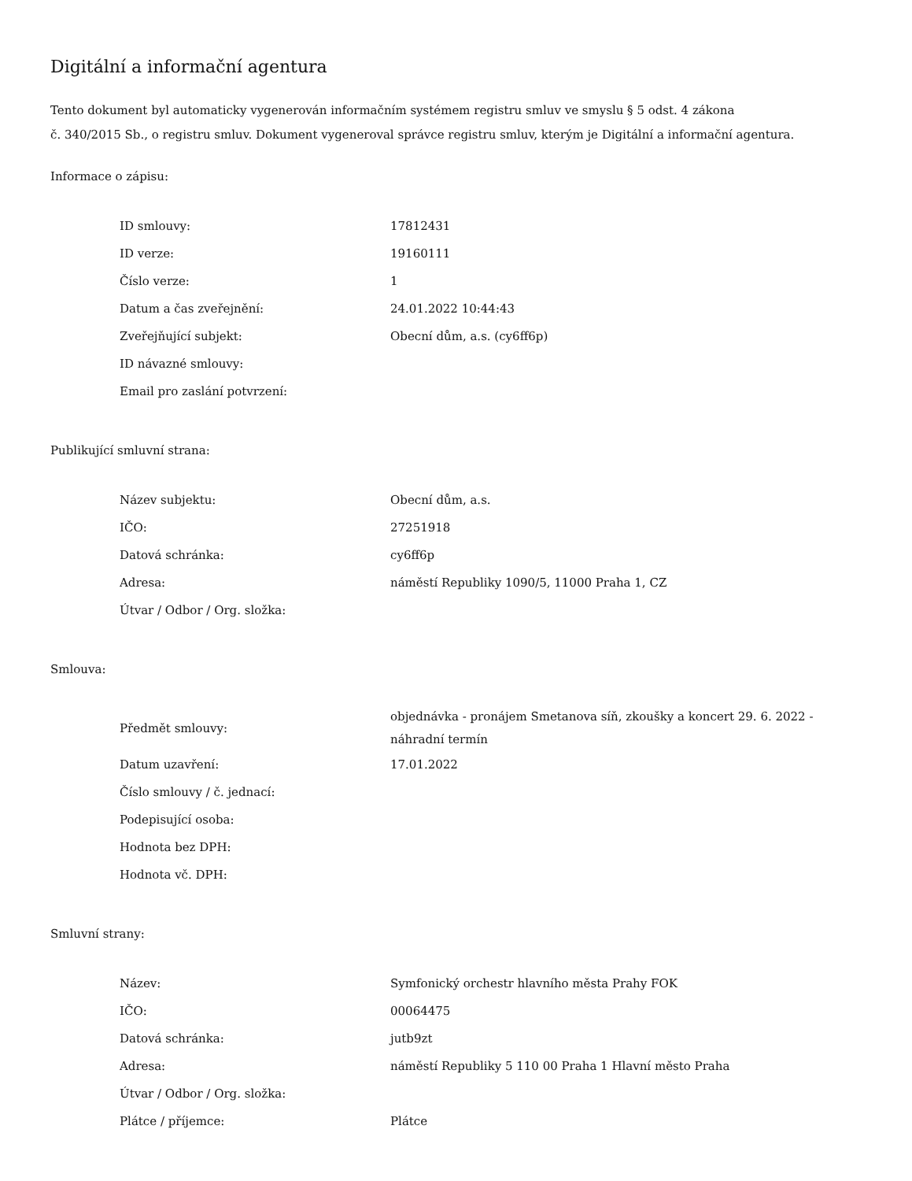Digitální a informační agentura
Tento dokument byl automaticky vygenerován informačním systémem registru smluv ve smyslu § 5 odst. 4 zákona
č. 340/2015 Sb., o registru smluv. Dokument vygeneroval správce registru smluv, kterým je Digitální a informační agentura.
Informace o zápisu:
| ID smlouvy: | 17812431 |
| ID verze: | 19160111 |
| Číslo verze: | 1 |
| Datum a čas zveřejnění: | 24.01.2022 10:44:43 |
| Zveřejňující subjekt: | Obecní dům, a.s. (cy6ff6p) |
| ID návazné smlouvy: | |
| Email pro zaslání potvrzení: | |
Publikující smluvní strana:
| Název subjektu: | Obecní dům, a.s. |
| IČO: | 27251918 |
| Datová schránka: | cy6ff6p |
| Adresa: | náměstí Republiky 1090/5, 11000 Praha 1, CZ |
| Útvar / Odbor / Org. složka: | |
Smlouva:
| Předmět smlouvy: | objednávka - pronájem Smetanova síň, zkoušky a koncert 29. 6. 2022 - náhradní termín |
| Datum uzavření: | 17.01.2022 |
| Číslo smlouvy / č. jednací: | |
| Podepisující osoba: | |
| Hodnota bez DPH: | |
| Hodnota vč. DPH: | |
Smluvní strany:
| Název: | Symfonický orchestr hlavního města Prahy FOK |
| IČO: | 00064475 |
| Datová schránka: | jutb9zt |
| Adresa: | náměstí Republiky 5 110 00 Praha 1 Hlavní město Praha |
| Útvar / Odbor / Org. složka: | |
| Plátce / příjemce: | Plátce |